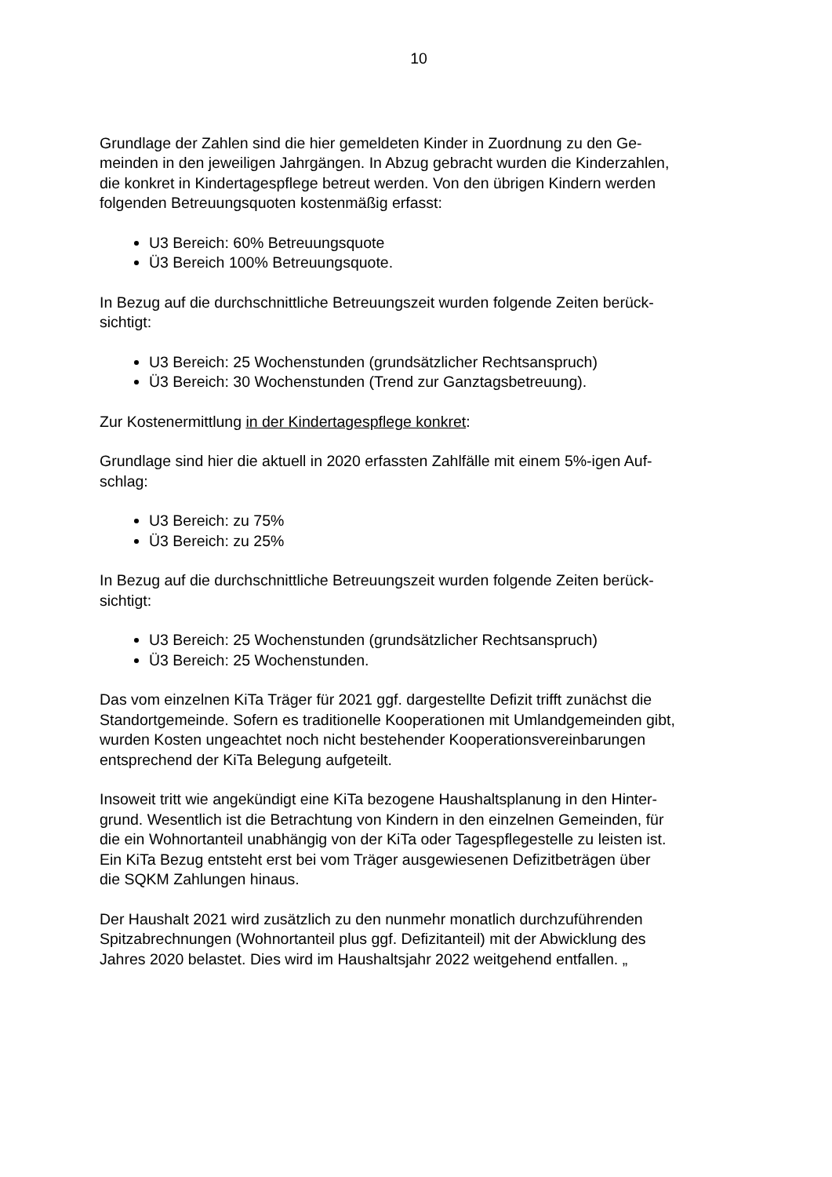10
Grundlage der Zahlen sind die hier gemeldeten Kinder in Zuordnung zu den Ge-
meinden in den jeweiligen Jahrgängen. In Abzug gebracht wurden die Kinderzahlen,
die konkret in Kindertagespflege betreut werden. Von den übrigen Kindern werden
folgenden Betreuungsquoten kostenmäßig erfasst:
U3 Bereich: 60% Betreuungsquote
Ü3 Bereich 100% Betreuungsquote.
In Bezug auf die durchschnittliche Betreuungszeit wurden folgende Zeiten berück-
sichtigt:
U3 Bereich: 25 Wochenstunden (grundsätzlicher Rechtsanspruch)
Ü3 Bereich: 30 Wochenstunden (Trend zur Ganztagsbetreuung).
Zur Kostenermittlung in der Kindertagespflege konkret:
Grundlage sind hier die aktuell in 2020 erfassten Zahlfälle mit einem 5%-igen Auf-
schlag:
U3 Bereich: zu 75%
Ü3 Bereich: zu 25%
In Bezug auf die durchschnittliche Betreuungszeit wurden folgende Zeiten berück-
sichtigt:
U3 Bereich: 25 Wochenstunden (grundsätzlicher Rechtsanspruch)
Ü3 Bereich: 25 Wochenstunden.
Das vom einzelnen KiTa Träger für 2021 ggf. dargestellte Defizit trifft zunächst die
Standortgemeinde. Sofern es traditionelle Kooperationen mit Umlandgemeinden gibt,
wurden Kosten ungeachtet noch nicht bestehender Kooperationsvereinbarungen
entsprechend der KiTa Belegung aufgeteilt.
Insoweit tritt wie angekündigt eine KiTa bezogene Haushaltsplanung in den Hinter-
grund. Wesentlich ist die Betrachtung von Kindern in den einzelnen Gemeinden, für
die ein Wohnortanteil unabhängig von der KiTa oder Tagespflegestelle zu leisten ist.
Ein KiTa Bezug entsteht erst bei vom Träger ausgewiesenen Defizitbeträgen über
die SQKM Zahlungen hinaus.
Der Haushalt 2021 wird zusätzlich zu den nunmehr monatlich durchzuführenden
Spitzabrechnungen (Wohnortanteil plus ggf. Defizitanteil) mit der Abwicklung des
Jahres 2020 belastet. Dies wird im Haushaltsjahr 2022 weitgehend entfallen. „